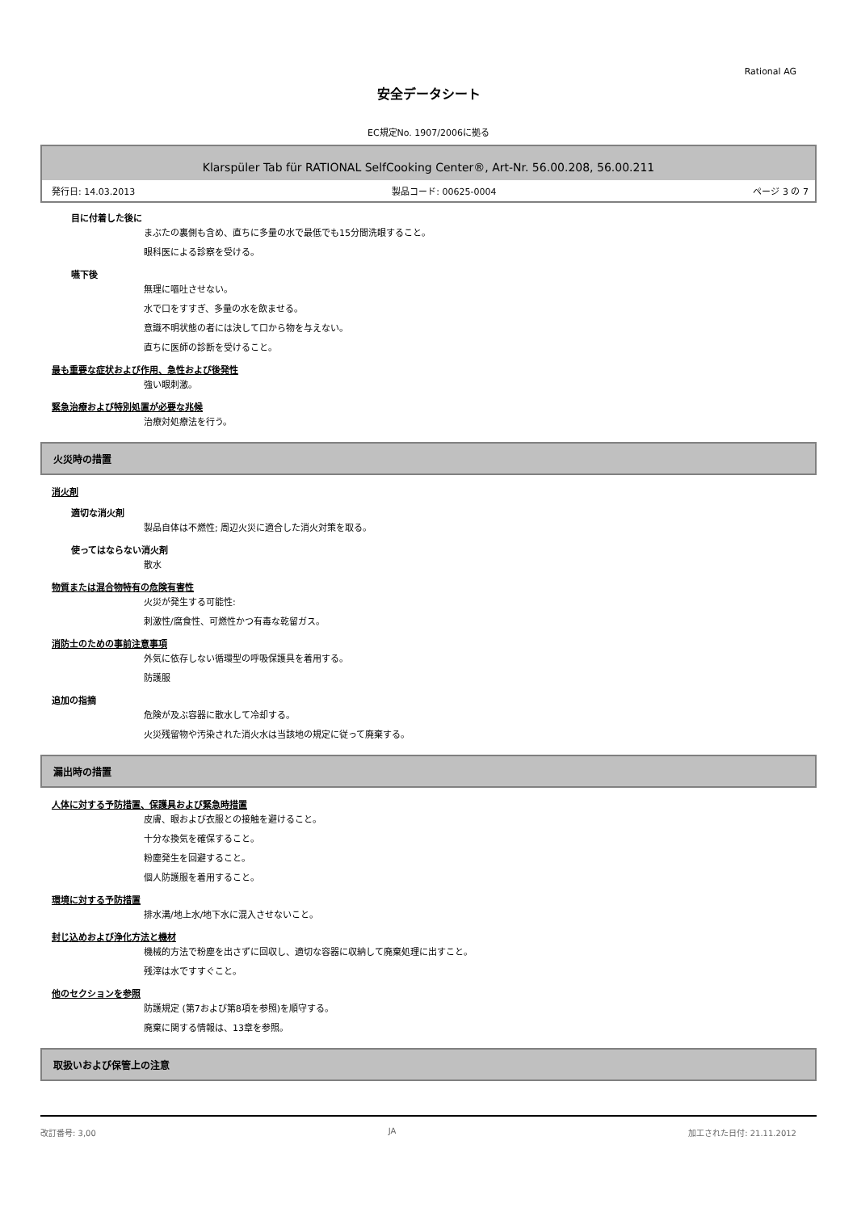Rational AG
安全データシート
EC規定No. 1907/2006に拠る
Klarspüler Tab für RATIONAL SelfCooking Center®, Art-Nr. 56.00.208, 56.00.211
発行日: 14.03.2013 製品コード: 00625-0004 ページ 3 の 7
目に付着した後に
まぶたの裏側も含め、直ちに多量の水で最低でも15分間洗眼すること。
眼科医による診察を受ける。
嚥下後
無理に嘔吐させない。
水で口をすすぎ、多量の水を飲ませる。
意識不明状態の者には決して口から物を与えない。
直ちに医師の診断を受けること。
最も重要な症状および作用、急性および後発性
強い眼刺激。
緊急治療および特別処置が必要な兆候
治療対処療法を行う。
火災時の措置
消火剤
適切な消火剤
製品自体は不燃性; 周辺火災に適合した消火対策を取る。
使ってはならない消火剤
散水
物質または混合物特有の危険有害性
火災が発生する可能性:
刺激性/腐食性、可燃性かつ有毒な乾留ガス。
消防士のための事前注意事項
外気に依存しない循環型の呼吸保護具を着用する。
防護服
追加の指摘
危険が及ぶ容器に散水して冷却する。
火災残留物や汚染された消火水は当該地の規定に従って廃棄する。
漏出時の措置
人体に対する予防措置、保護具および緊急時措置
皮膚、眼および衣服との接触を避けること。
十分な換気を確保すること。
粉塵発生を回避すること。
個人防護服を着用すること。
環境に対する予防措置
排水溝/地上水/地下水に混入させないこと。
封じ込めおよび浄化方法と機材
機械的方法で粉塵を出さずに回収し、適切な容器に収納して廃棄処理に出すこと。
残滓は水ですすぐこと。
他のセクションを参照
防護規定 (第7および第8項を参照)を順守する。
廃棄に関する情報は、13章を参照。
取扱いおよび保管上の注意
改訂番号: 3,00 JA 加工された日付: 21.11.2012